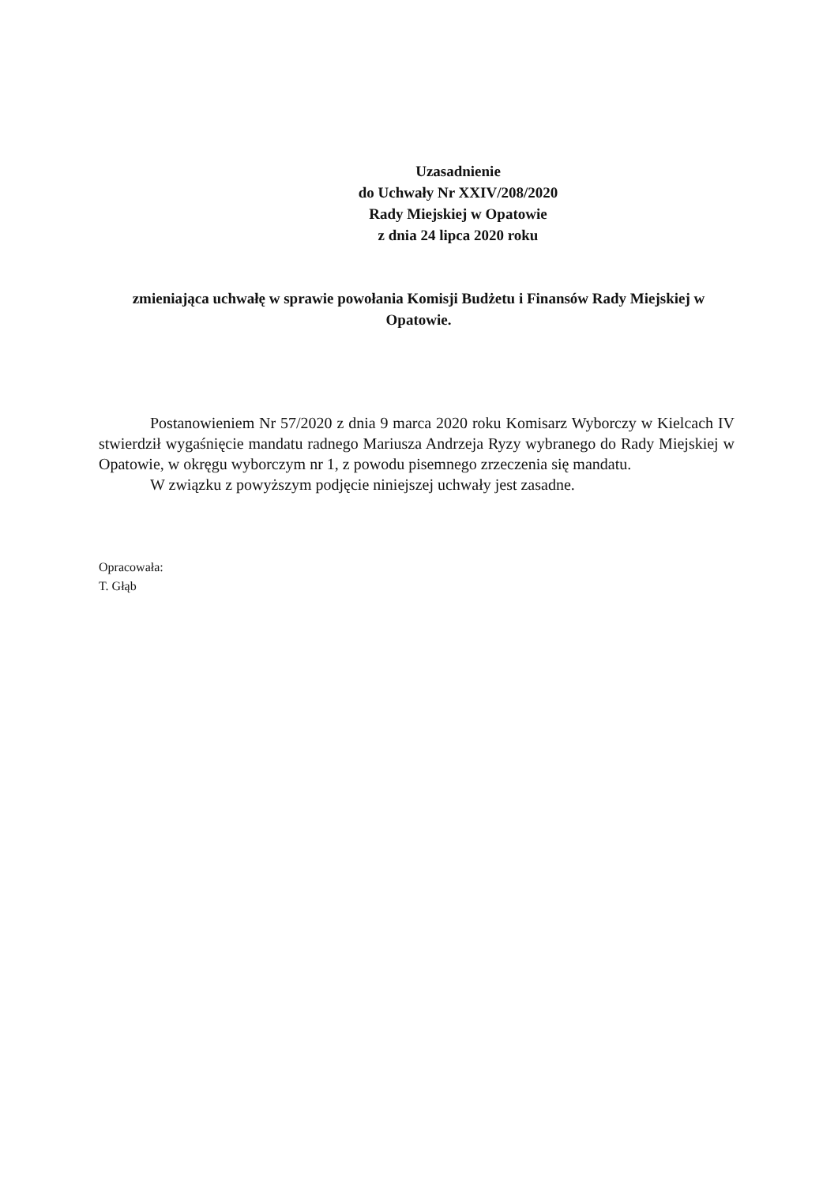Uzasadnienie
do Uchwały Nr XXIV/208/2020
Rady Miejskiej w Opatowie
z dnia 24 lipca 2020 roku
zmieniająca uchwałę w sprawie powołania Komisji Budżetu i Finansów Rady Miejskiej w Opatowie.
Postanowieniem Nr 57/2020 z dnia 9 marca 2020 roku Komisarz Wyborczy w Kielcach IV stwierdził wygaśnięcie mandatu radnego Mariusza Andrzeja Ryzy wybranego do Rady Miejskiej w Opatowie, w okręgu wyborczym nr 1, z powodu pisemnego zrzeczenia się mandatu.
W związku z powyższym podjęcie niniejszej uchwały jest zasadne.
Opracowała:
T. Głąb